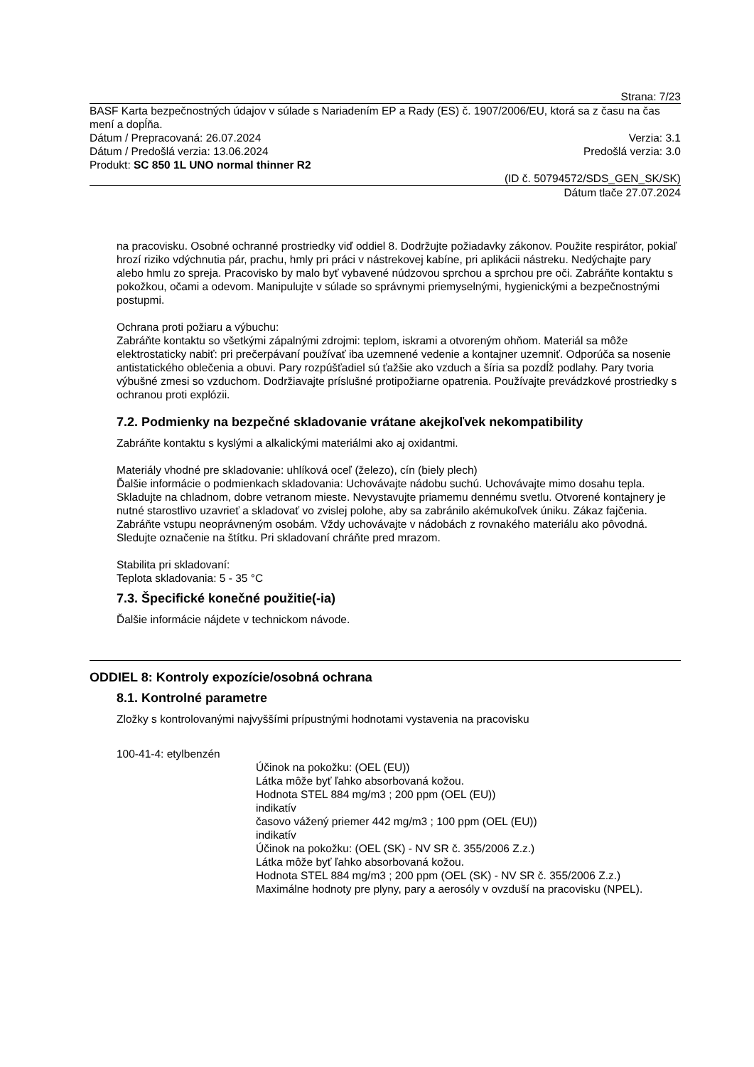Strana: 7/23
BASF Karta bezpečnostných údajov v súlade s Nariadením EP a Rady (ES) č. 1907/2006/EU, ktorá sa z času na čas mení a dopĺňa.
Dátum / Prepracovaná: 26.07.2024 Verzia: 3.1
Dátum / Predošlá verzia: 13.06.2024 Predošlá verzia: 3.0
Produkt: SC 850 1L UNO normal thinner R2
(ID č. 50794572/SDS_GEN_SK/SK)
Dátum tlače 27.07.2024
na pracovisku. Osobné ochranné prostriedky viď oddiel 8. Dodržujte požiadavky zákonov. Použite respirátor, pokiaľ hrozí riziko vdýchnutia pár, prachu, hmly pri práci v nástrekovej kabíne, pri aplikácii nástreku. Nedýchajte pary alebo hmlu zo spreja. Pracovisko by malo byť vybavené núdzovou sprchou a sprchou pre oči. Zabráňte kontaktu s pokožkou, očami a odevom. Manipulujte v súlade so správnymi priemyselnými, hygienickými a bezpečnostnými postupmi.
Ochrana proti požiaru a výbuchu:
Zabráňte kontaktu so všetkými zápalnými zdrojmi: teplom, iskrami a otvoreným ohňom. Materiál sa môže elektrostaticky nabiť: pri prečerpávaní používať iba uzemnené vedenie a kontajner uzemniť. Odporúča sa nosenie antistatického oblečenia a obuvi. Pary rozpúšťadiel sú ťažšie ako vzduch a šíria sa pozdĺž podlahy. Pary tvoria výbušné zmesi so vzduchom. Dodržiavajte príslušné protipožiarne opatrenia. Používajte prevádzkové prostriedky s ochranou proti explózii.
7.2. Podmienky na bezpečné skladovanie vrátane akejkoľvek nekompatibility
Zabráňte kontaktu s kyslými a alkalickými materiálmi ako aj oxidantmi.
Materiály vhodné pre skladovanie: uhlíková oceľ (železo), cín (biely plech)
Ďalšie informácie o podmienkach skladovania: Uchovávajte nádobu suchú. Uchovávajte mimo dosahu tepla. Skladujte na chladnom, dobre vetranom mieste. Nevystavujte priamemu dennému svetlu. Otvorené kontajnery je nutné starostlivo uzavrieť a skladovať vo zvislej polohe, aby sa zabránilo akémukoľvek úniku. Zákaz fajčenia. Zabráňte vstupu neoprávneným osobám. Vždy uchovávajte v nádobách z rovnakého materiálu ako pôvodná. Sledujte označenie na štítku. Pri skladovaní chráňte pred mrazom.
Stabilita pri skladovaní:
Teplota skladovania: 5 - 35 °C
7.3. Špecifické konečné použitie(-ia)
Ďalšie informácie nájdete v technickom návode.
ODDIEL 8: Kontroly expozície/osobná ochrana
8.1. Kontrolné parametre
Zložky s kontrolovanými najvyššími prípustnými hodnotami vystavenia na pracovisku
100-41-4: etylbenzén
Účinok na pokožku: (OEL (EU))
Látka môže byť ľahko absorbovaná kožou.
Hodnota STEL 884 mg/m3 ; 200 ppm (OEL (EU))
indikatív
časovo vážený priemer 442 mg/m3 ; 100 ppm (OEL (EU))
indikatív
Účinok na pokožku: (OEL (SK) - NV SR č. 355/2006 Z.z.)
Látka môže byť ľahko absorbovaná kožou.
Hodnota STEL 884 mg/m3 ; 200 ppm (OEL (SK) - NV SR č. 355/2006 Z.z.)
Maximálne hodnoty pre plyny, pary a aerosóly v ovzduší na pracovisku (NPEL).